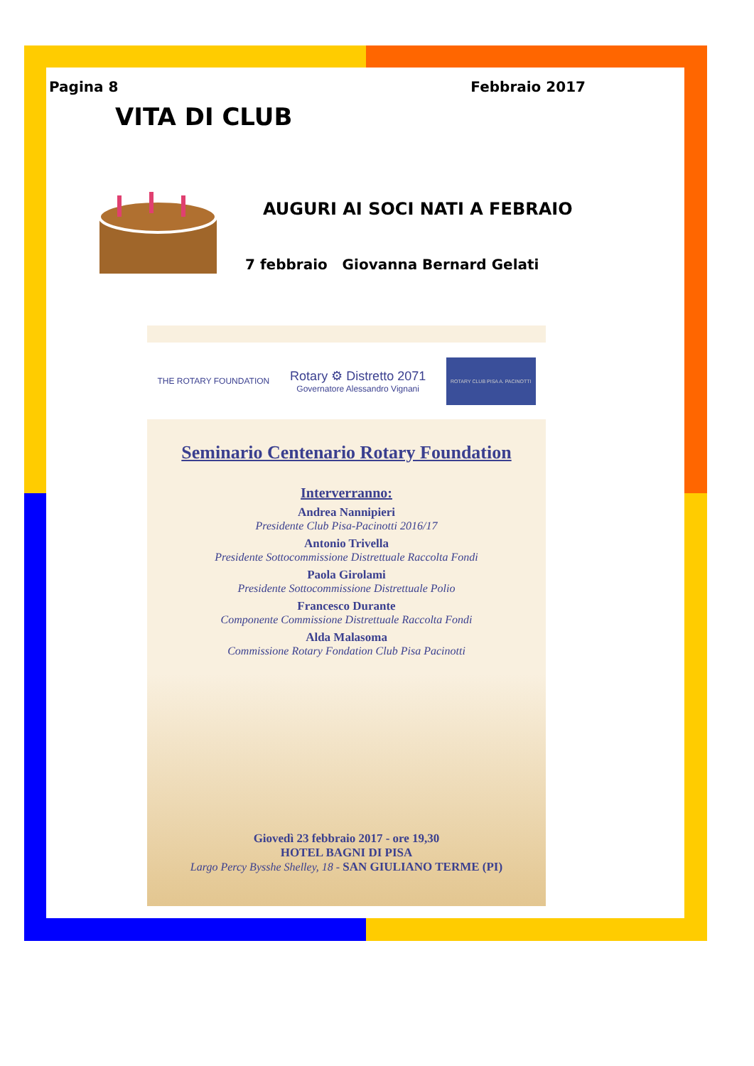Pagina 8 Febbraio 2017
VITA DI CLUB
AUGURI AI SOCI NATI A FEBRAIO
7 febbraio Giovanna Bernard Gelati
THE ROTARY FOUNDATION Rotary ⚙ Distretto 2071
Governatore Alessandro Vignani ROTARY CLUB PISA A. PACINOTTI
Seminario Centenario Rotary Foundation
Interverranno:
Andrea Nannipieri
Presidente Club Pisa-Pacinotti 2016/17
Antonio Trivella
Presidente Sottocommissione Distrettuale Raccolta Fondi
Paola Girolami
Presidente Sottocommissione Distrettuale Polio
Francesco Durante
Componente Commissione Distrettuale Raccolta Fondi
Alda Malasoma
Commissione Rotary Fondation Club Pisa Pacinotti
Giovedì 23 febbraio 2017 - ore 19,30
HOTEL BAGNI DI PISA
Largo Percy Bysshe Shelley, 18 - SAN GIULIANO TERME (PI)